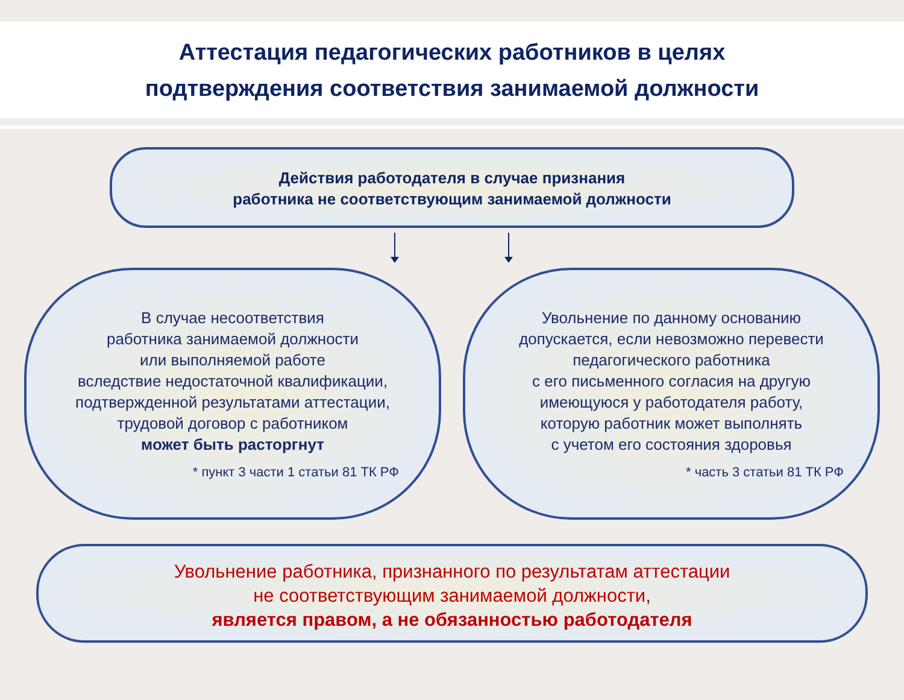Аттестация педагогических работников в целях
подтверждения соответствия занимаемой должности
Действия работодателя в случае признания
работника не соответствующим занимаемой должности
В случае несоответствия
работника занимаемой должности
или выполняемой работе
вследствие недостаточной квалификации,
подтвержденной результатами аттестации,
трудовой договор с работником
может быть расторгнут
* пункт 3 части 1 статьи 81 ТК РФ
Увольнение по данному основанию
допускается, если невозможно перевести
педагогического работника
с его письменного согласия на другую
имеющуюся у работодателя работу,
которую работник может выполнять
с учетом его состояния здоровья
* часть 3 статьи 81 ТК РФ
Увольнение работника, признанного по результатам аттестации
не соответствующим занимаемой должности,
является правом, а не обязанностью работодателя